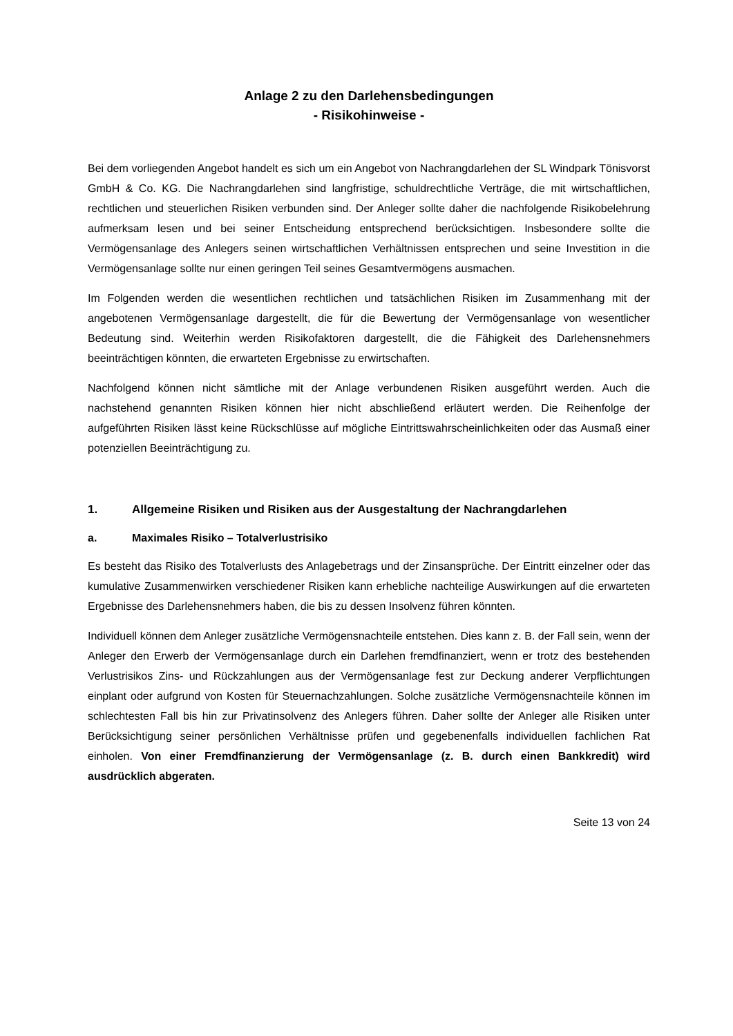Anlage 2 zu den Darlehensbedingungen
- Risikohinweise -
Bei dem vorliegenden Angebot handelt es sich um ein Angebot von Nachrangdarlehen der SL Windpark Tönisvorst GmbH & Co. KG. Die Nachrangdarlehen sind langfristige, schuldrechtliche Verträge, die mit wirtschaftlichen, rechtlichen und steuerlichen Risiken verbunden sind. Der Anleger sollte daher die nachfolgende Risikobelehrung aufmerksam lesen und bei seiner Entscheidung entsprechend berücksichtigen. Insbesondere sollte die Vermögensanlage des Anlegers seinen wirtschaftlichen Verhältnissen entsprechen und seine Investition in die Vermögensanlage sollte nur einen geringen Teil seines Gesamtvermögens ausmachen.
Im Folgenden werden die wesentlichen rechtlichen und tatsächlichen Risiken im Zusammenhang mit der angebotenen Vermögensanlage dargestellt, die für die Bewertung der Vermögensanlage von wesentlicher Bedeutung sind. Weiterhin werden Risikofaktoren dargestellt, die die Fähigkeit des Darlehensnehmers beeinträchtigen könnten, die erwarteten Ergebnisse zu erwirtschaften.
Nachfolgend können nicht sämtliche mit der Anlage verbundenen Risiken ausgeführt werden. Auch die nachstehend genannten Risiken können hier nicht abschließend erläutert werden. Die Reihenfolge der aufgeführten Risiken lässt keine Rückschlüsse auf mögliche Eintrittswahrscheinlichkeiten oder das Ausmaß einer potenziellen Beeinträchtigung zu.
1. Allgemeine Risiken und Risiken aus der Ausgestaltung der Nachrangdarlehen
a. Maximales Risiko – Totalverlustrisiko
Es besteht das Risiko des Totalverlusts des Anlagebetrags und der Zinsansprüche. Der Eintritt einzelner oder das kumulative Zusammenwirken verschiedener Risiken kann erhebliche nachteilige Auswirkungen auf die erwarteten Ergebnisse des Darlehensnehmers haben, die bis zu dessen Insolvenz führen könnten.
Individuell können dem Anleger zusätzliche Vermögensnachteile entstehen. Dies kann z. B. der Fall sein, wenn der Anleger den Erwerb der Vermögensanlage durch ein Darlehen fremdfinanziert, wenn er trotz des bestehenden Verlustrisikos Zins- und Rückzahlungen aus der Vermögensanlage fest zur Deckung anderer Verpflichtungen einplant oder aufgrund von Kosten für Steuernachzahlungen. Solche zusätzliche Vermögensnachteile können im schlechtesten Fall bis hin zur Privatinsolvenz des Anlegers führen. Daher sollte der Anleger alle Risiken unter Berücksichtigung seiner persönlichen Verhältnisse prüfen und gegebenenfalls individuellen fachlichen Rat einholen. Von einer Fremdfinanzierung der Vermögensanlage (z. B. durch einen Bankkredit) wird ausdrücklich abgeraten.
Seite 13 von 24